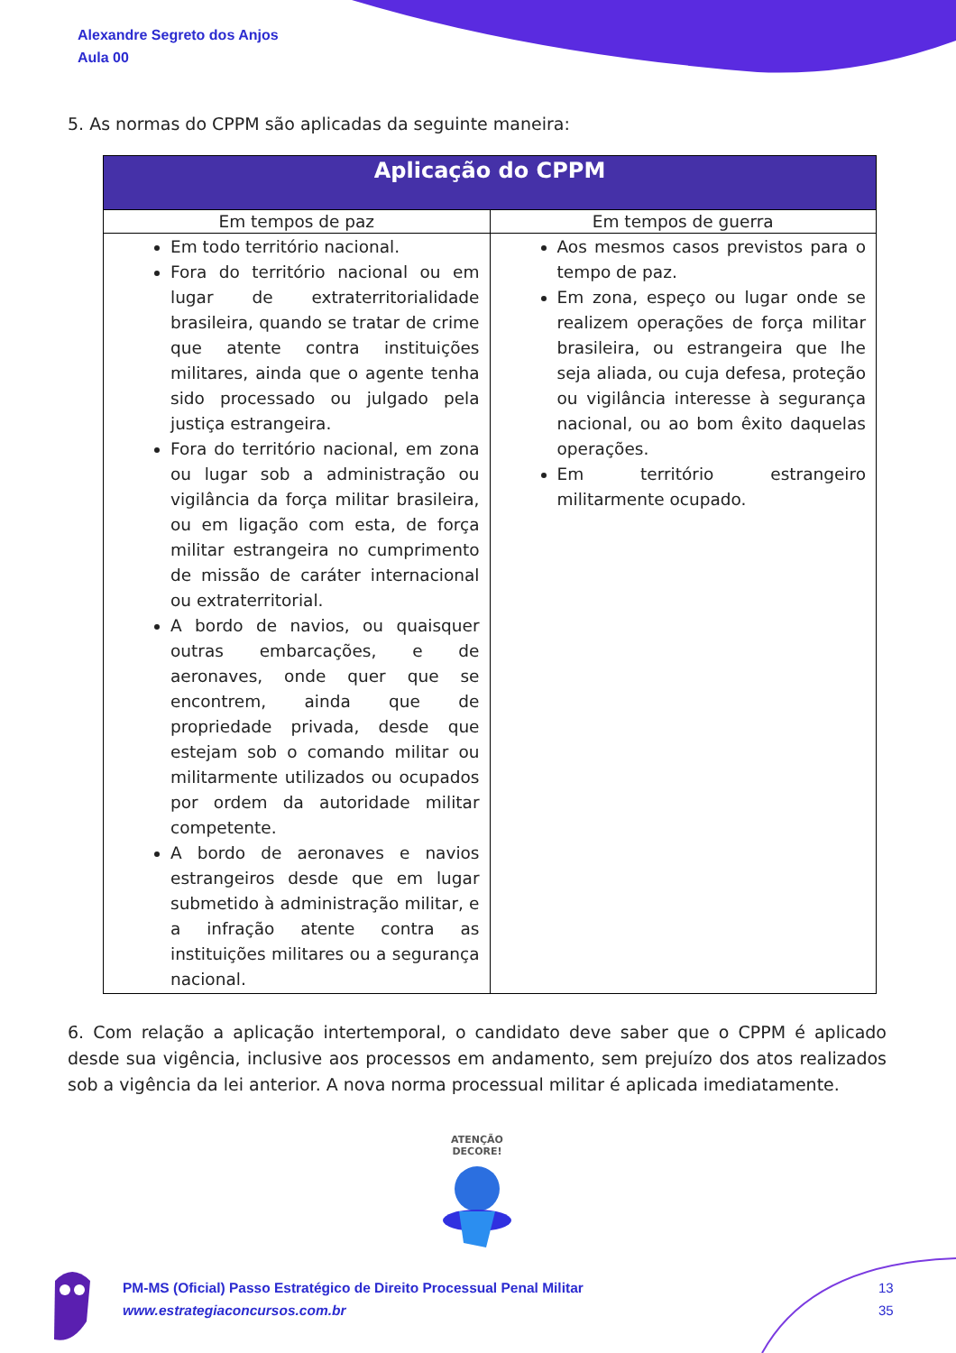Alexandre Segreto dos Anjos
Aula 00
5. As normas do CPPM são aplicadas da seguinte maneira:
| Aplicação do CPPM | |
| --- | --- |
| Em tempos de paz | Em tempos de guerra |
| Em todo território nacional. Fora do território nacional ou em lugar de extraterritorialidade brasileira, quando se tratar de crime que atente contra instituições militares, ainda que o agente tenha sido processado ou julgado pela justiça estrangeira. Fora do território nacional, em zona ou lugar sob a administração ou vigilância da força militar brasileira, ou em ligação com esta, de força militar estrangeira no cumprimento de missão de caráter internacional ou extraterritorial. A bordo de navios, ou quaisquer outras embarcações, e de aeronaves, onde quer que se encontrem, ainda que de propriedade privada, desde que estejam sob o comando militar ou militarmente utilizados ou ocupados por ordem da autoridade militar competente. A bordo de aeronaves e navios estrangeiros desde que em lugar submetido à administração militar, e a infração atente contra as instituições militares ou a segurança nacional. | Aos mesmos casos previstos para o tempo de paz. Em zona, espeço ou lugar onde se realizem operações de força militar brasileira, ou estrangeira que lhe seja aliada, ou cuja defesa, proteção ou vigilância interesse à segurança nacional, ou ao bom êxito daquelas operações. Em território estrangeiro militarmente ocupado. |
6. Com relação a aplicação intertemporal, o candidato deve saber que o CPPM é aplicado desde sua vigência, inclusive aos processos em andamento, sem prejuízo dos atos realizados sob a vigência da lei anterior. A nova norma processual militar é aplicada imediatamente.
ATENÇÃO
DECORE!
PM-MS (Oficial) Passo Estratégico de Direito Processual Penal Militar
www.estrategiaconcursos.com.br
13
35